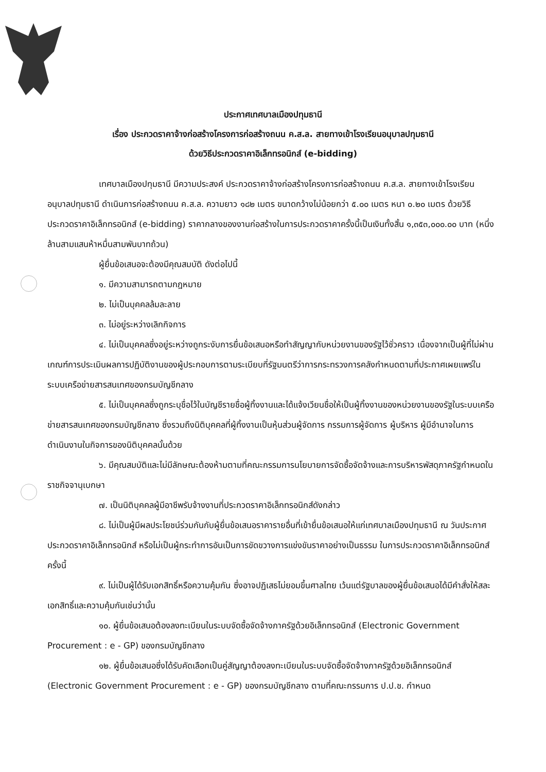ประกาศเทศบาลเมืองปทุมธานี
เรื่อง ประกวดราคาจ้างก่อสร้างโครงการก่อสร้างถนน ค.ส.ล. สายทางเข้าโรงเรียนอนุบาลปทุมธานี
ด้วยวิธีประกวดราคาอิเล็กทรอนิกส์ (e-bidding)
เทศบาลเมืองปทุมธานี มีความประสงค์ ประกวดราคาจ้างก่อสร้างโครงการก่อสร้างถนน ค.ส.ล. สายทางเข้าโรงเรียนอนุบาลปทุมธานี ดำเนินการก่อสร้างถนน ค.ส.ล. ความยาว ๑๘๒ เมตร ขนาดกว้างไม่น้อยกว่า ๕.๐๐ เมตร หนา ๐.๒๐ เมตร ด้วยวิธีประกวดราคาอิเล็กทรอนิกส์ (e-bidding) ราคากลางของงานก่อสร้างในการประกวดราคาครั้งนี้เป็นเงินทั้งสิ้น ๑,๓๕๓,๐๐๐.๐๐ บาท (หนึ่งล้านสามแสนห้าหมื่นสามพันบาทถ้วน)
ผู้ยื่นข้อเสนอจะต้องมีคุณสมบัติ ดังต่อไปนี้
๑. มีความสามารถตามกฎหมาย
๒. ไม่เป็นบุคคลล้มละลาย
๓. ไม่อยู่ระหว่างเลิกกิจการ
๔. ไม่เป็นบุคคลซึ่งอยู่ระหว่างถูกระงับการยื่นข้อเสนอหรือทำสัญญากับหน่วยงานของรัฐไว้ชั่วคราว เนื่องจากเป็นผู้ที่ไม่ผ่านเกณฑ์การประเมินผลการปฏิบัติงานของผู้ประกอบการตามระเบียบที่รัฐมนตรีว่าการกระทรวงการคลังกำหนดตามที่ประกาศเผยแพร่ในระบบเครือข่ายสารสนเทศของกรมบัญชีกลาง
๕. ไม่เป็นบุคคลซึ่งถูกระบุชื่อไว้ในบัญชีรายชื่อผู้ทิ้งงานและได้แจ้งเวียนชื่อให้เป็นผู้ทิ้งงานของหน่วยงานของรัฐในระบบเครือข่ายสารสนเทศของกรมบัญชีกลาง ซึ่งรวมถึงนิติบุคคลที่ผู้ทิ้งงานเป็นหุ้นส่วนผู้จัดการ กรรมการผู้จัดการ ผู้บริหาร ผู้มีอำนาจในการดำเนินงานในกิจการของนิติบุคคลนั้นด้วย
๖. มีคุณสมบัติและไม่มีลักษณะต้องห้ามตามที่คณะกรรมการนโยบายการจัดซื้อจัดจ้างและการบริหารพัสดุภาครัฐกำหนดในราชกิจจานุเบกษา
๗. เป็นนิติบุคคลผู้มีอาชีพรับจ้างงานที่ประกวดราคาอิเล็กทรอนิกส์ดังกล่าว
๘. ไม่เป็นผู้มีผลประโยชน์ร่วมกันกับผู้ยื่นข้อเสนอราคารายอื่นที่เข้ายื่นข้อเสนอให้แก่เทศบาลเมืองปทุมธานี ณ วันประกาศประกวดราคาอิเล็กทรอนิกส์ หรือไม่เป็นผู้กระทำการอันเป็นการขัดขวางการแข่งขันราคาอย่างเป็นธรรม ในการประกวดราคาอิเล็กทรอนิกส์ครั้งนี้
๙. ไม่เป็นผู้ได้รับเอกสิทธิ์หรือความคุ้มกัน ซึ่งอาจปฏิเสธไม่ยอมขึ้นศาลไทย เว้นแต่รัฐบาลของผู้ยื่นข้อเสนอได้มีคำสั่งให้สละเอกสิทธิ์และความคุ้มกันเช่นว่านั้น
๑๐. ผู้ยื่นข้อเสนอต้องลงทะเบียนในระบบจัดซื้อจัดจ้างภาครัฐด้วยอิเล็กทรอนิกส์ (Electronic Government Procurement : e - GP) ของกรมบัญชีกลาง
๑๒. ผู้ยื่นข้อเสนอซึ่งได้รับคัดเลือกเป็นคู่สัญญาต้องลงทะเบียนในระบบจัดซื้อจัดจ้างภาครัฐด้วยอิเล็กทรอนิกส์ (Electronic Government Procurement : e - GP) ของกรมบัญชีกลาง ตามที่คณะกรรมการ ป.ป.ช. กำหนด